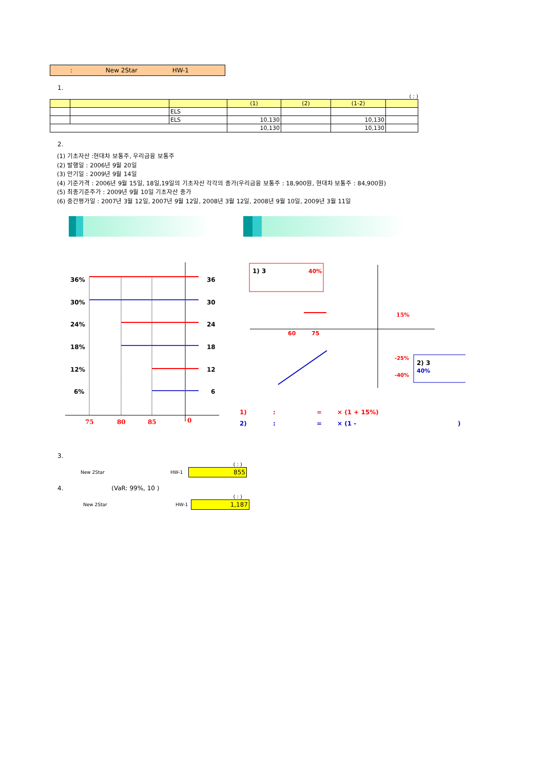: New 2Star HW-1
1.
( : )
| | | | (1) | (2) | (1-2) | |
| --- | --- | --- | --- | --- | --- | --- |
| | | ELS | | | | |
| | | ELS | 10,130 | | 10,130 | |
| | | | 10,130 | | 10,130 | |
2.
(1) 기초자산 :현대차 보통주, 우리금융 보통주
(2) 발행일 : 2006년 9월 20일
(3) 만기일 : 2009년 9월 14일
(4) 기준가격 : 2006년 9월 15일, 18일,19일의 기초자산 각각의 종가(우리금융 보통주 : 18,900원, 현대차 보통주 : 84,900원)
(5) 최종기준주가 : 2009년 9월 10일 기초자산 종가
(6) 중간평가일 : 2007년 3월 12일, 2007년 9월 12일, 2008년 3월 12일, 2008년 9월 10일, 2009년 3월 11일
36%
36
30%
30
24%
24
18%
18
12%
12
6%
6
75
80
85
0
1) 3
40%
15%
60
75
-25%
-40%
2) 3
40%
1) :=× (1 + 15%)
2) :=× (1 -)
3.
( : )
New 2Star HW-1
855
4. (VaR: 99%, 10 )
( : )
New 2Star HW-1
1,187